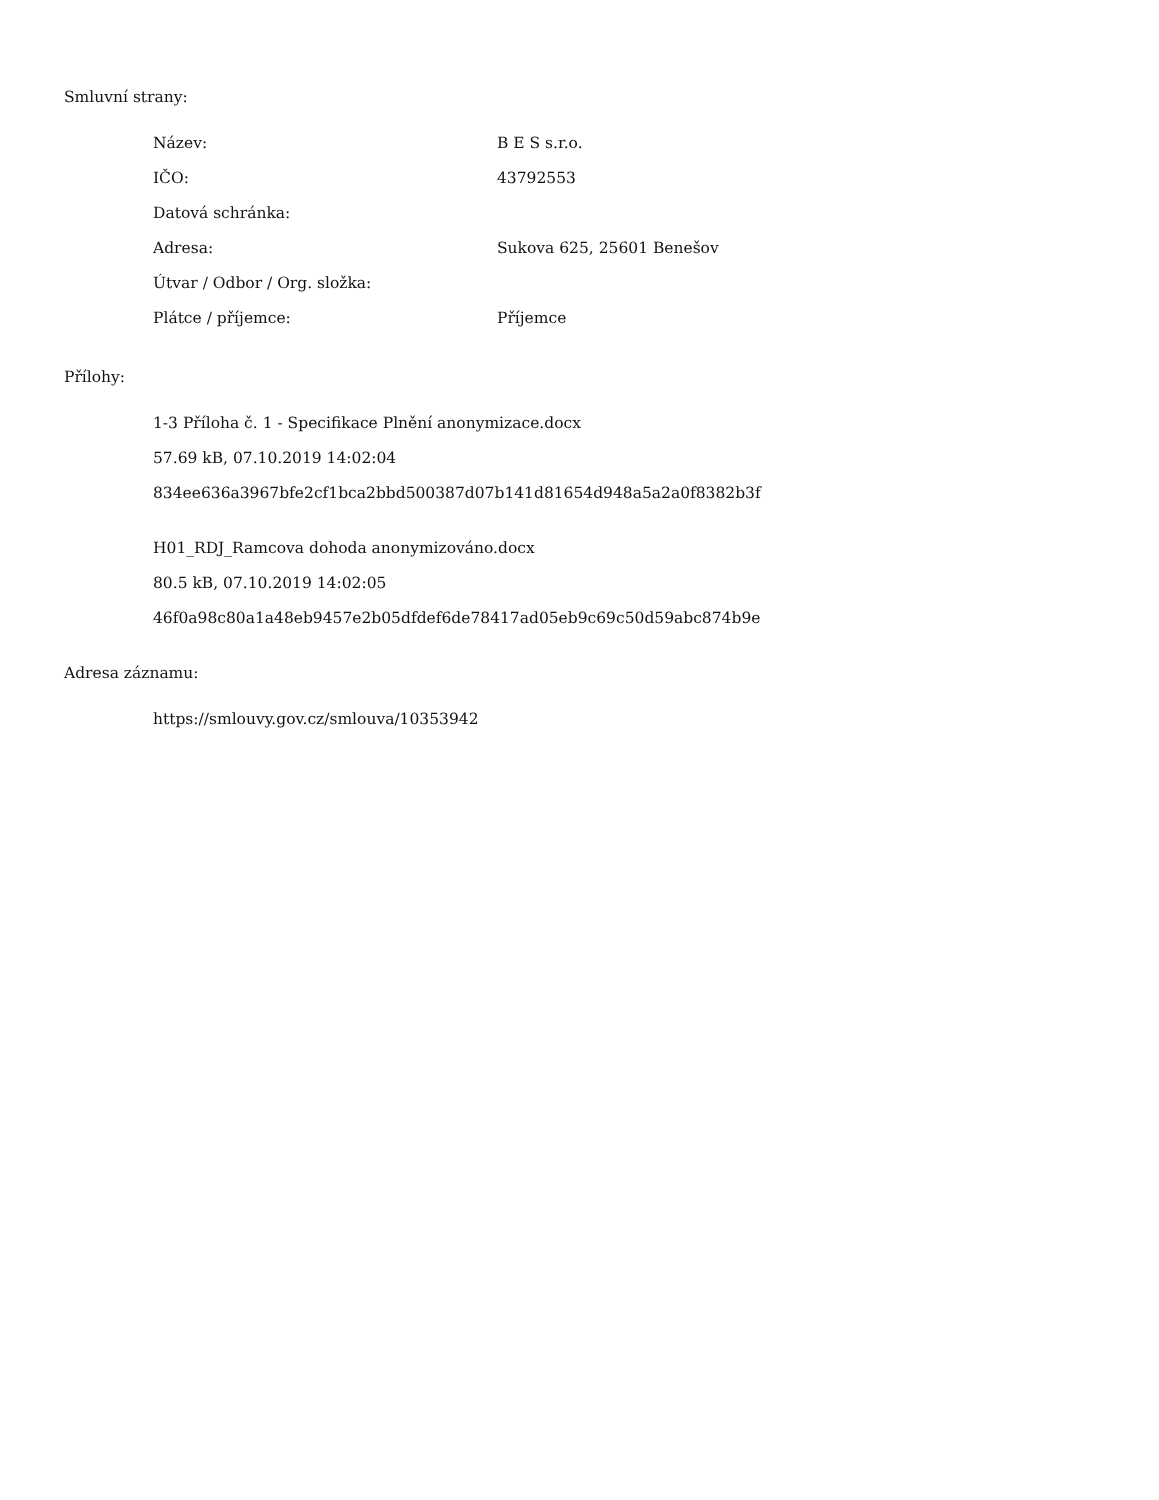Smluvní strany:
| Název: | B E S s.r.o. |
| IČO: | 43792553 |
| Datová schránka: | |
| Adresa: | Sukova 625, 25601 Benešov |
| Útvar / Odbor / Org. složka: | |
| Plátce / příjemce: | Příjemce |
Přílohy:
1-3 Příloha č. 1 - Specifikace Plnění anonymizace.docx
57.69 kB, 07.10.2019 14:02:04
834ee636a3967bfe2cf1bca2bbd500387d07b141d81654d948a5a2a0f8382b3f
H01_RDJ_Ramcova dohoda anonymizováno.docx
80.5 kB, 07.10.2019 14:02:05
46f0a98c80a1a48eb9457e2b05dfdef6de78417ad05eb9c69c50d59abc874b9e
Adresa záznamu:
https://smlouvy.gov.cz/smlouva/10353942